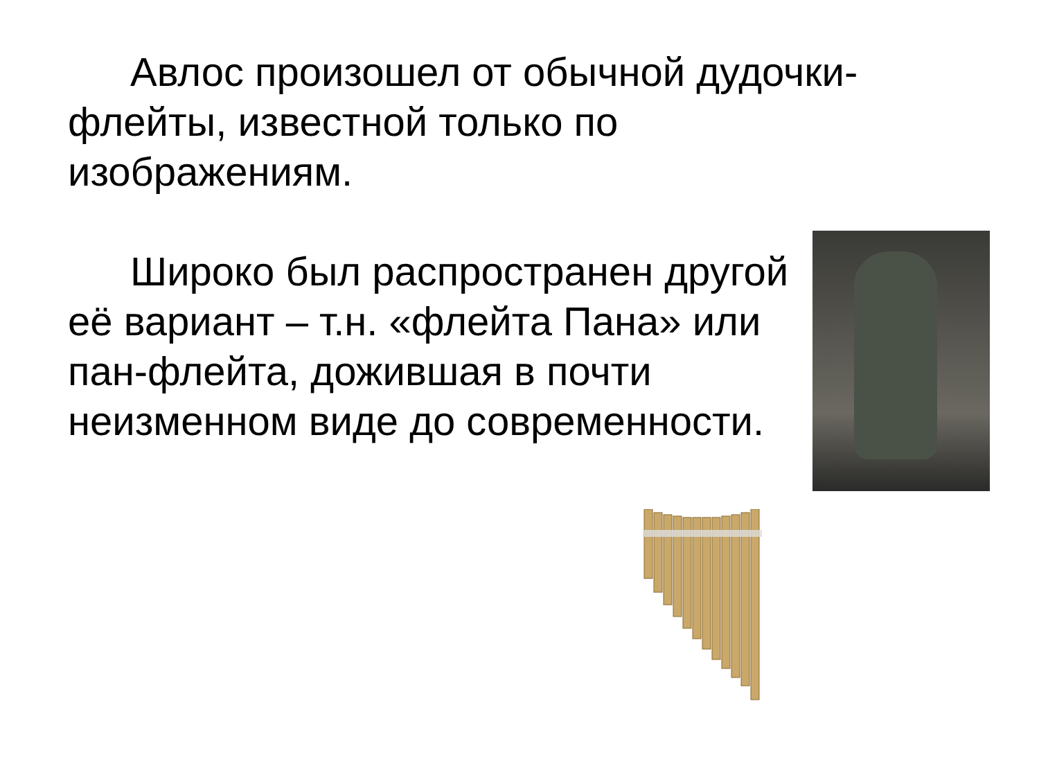Авлос произошел от обычной дудочки-флейты, известной только по изображениям.
Широко был распространен другой её вариант – т.н. «флейта Пана» или пан-флейта, дожившая в почти неизменном виде до современности.